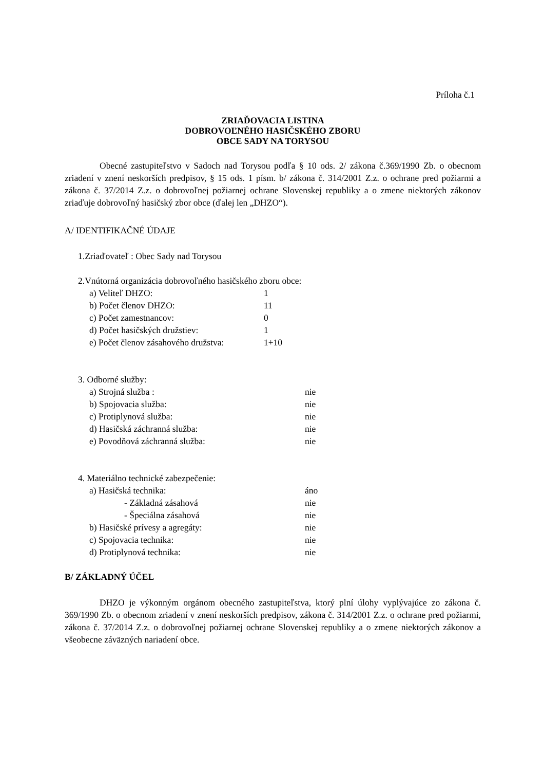Príloha č.1
ZRIAĎOVACIA LISTINA
DOBROVOĽNÉHO HASIČSKÉHO ZBORU
OBCE SADY NA TORYSOU
Obecné zastupiteľstvo v Sadoch nad Torysou podľa § 10 ods. 2/ zákona č.369/1990 Zb. o obecnom zriadení v znení neskorších predpisov, § 15 ods. 1 písm. b/ zákona č. 314/2001 Z.z. o ochrane pred požiarmi a zákona č. 37/2014 Z.z. o dobrovoľnej požiarnej ochrane Slovenskej republiky a o zmene niektorých zákonov zriaďuje dobrovoľný hasičský zbor obce (ďalej len „DHZO“).
A/ IDENTIFIKAČNÉ ÚDAJE
1.Zriaďovateľ : Obec Sady nad Torysou
2.Vnútorná organizácia dobrovoľného hasičského zboru obce:
a) Veliteľ DHZO: 1
b) Počet členov DHZO: 11
c) Počet zamestnancov: 0
d) Počet hasičských družstiev: 1
e) Počet členov zásahového družstva: 1+10
3. Odborné služby:
a) Strojná služba : nie
b) Spojovacia služba: nie
c) Protiplynová služba: nie
d) Hasičská záchranná služba: nie
e) Povodňová záchranná služba: nie
4. Materiálno technické zabezpečenie:
a) Hasičská technika: áno
- Základná zásahová nie
- Špeciálna zásahová nie
b) Hasičské prívesy a agregáty: nie
c) Spojovacia technika: nie
d) Protiplynová technika: nie
B/ ZÁKLADNÝ ÚČEL
DHZO je výkonným orgánom obecného zastupiteľstva, ktorý plní úlohy vyplývajúce zo zákona č. 369/1990 Zb. o obecnom zriadení v znení neskorších predpisov, zákona č. 314/2001 Z.z. o ochrane pred požiarmi, zákona č. 37/2014 Z.z. o dobrovoľnej požiarnej ochrane Slovenskej republiky a o zmene niektorých zákonov a všeobecne záväzných nariadení obce.